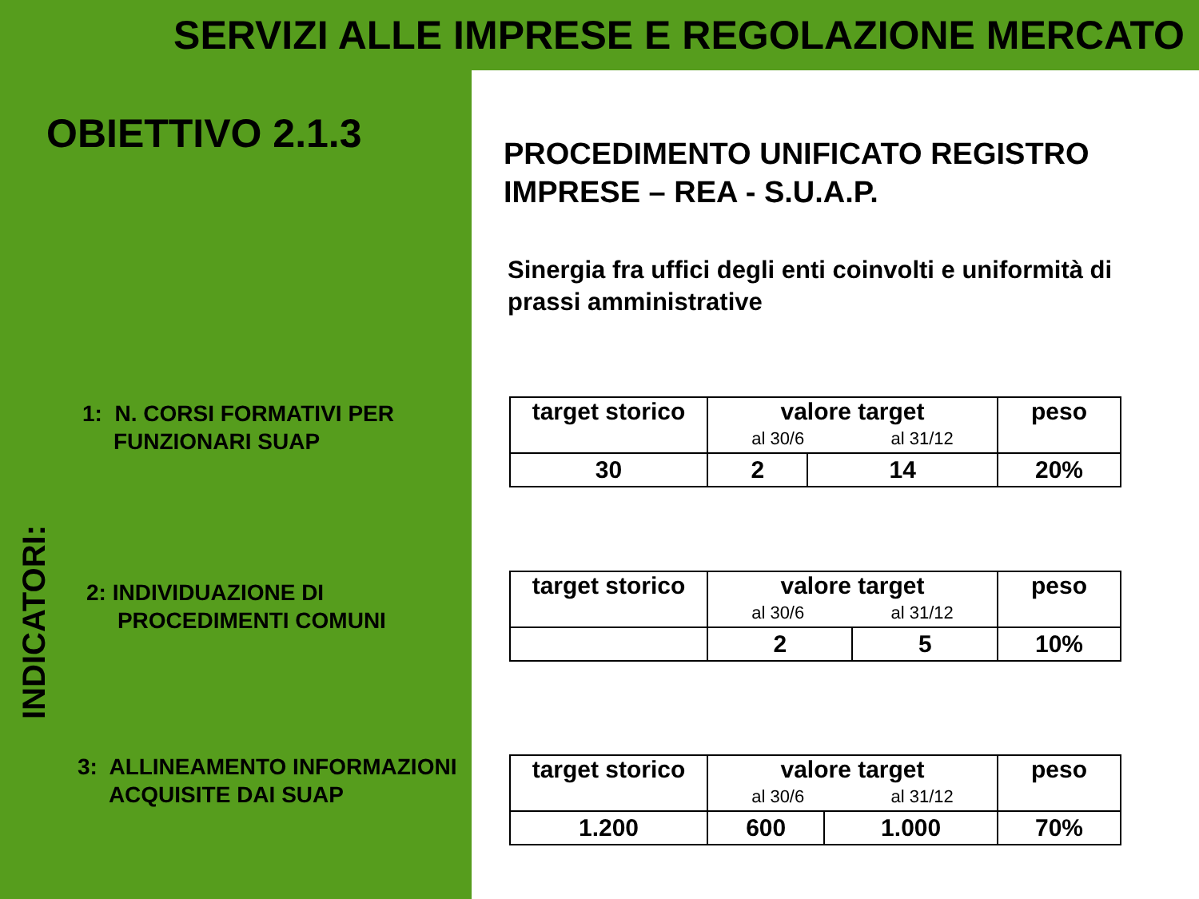SERVIZI ALLE IMPRESE E REGOLAZIONE MERCATO
OBIETTIVO 2.1.3
1: N. CORSI FORMATIVI PER
FUNZIONARI SUAP
2: INDIVIDUAZIONE DI
PROCEDIMENTI COMUNI
3: ALLINEAMENTO INFORMAZIONI
ACQUISITE DAI SUAP
INDICATORI:
PROCEDIMENTO UNIFICATO REGISTRO IMPRESE – REA - S.U.A.P.
Sinergia fra uffici degli enti coinvolti e uniformità di prassi amministrative
| target storico | valore target al 30/6 al 31/12 | | peso |
| --- | --- | --- | --- |
| 30 | 2 | 14 | 20% |
| target storico | valore target al 30/6 al 31/12 | | peso |
| --- | --- | --- | --- |
| | 2 | 5 | 10% |
| target storico | valore target al 30/6 al 31/12 | | peso |
| --- | --- | --- | --- |
| 1.200 | 600 | 1.000 | 70% |